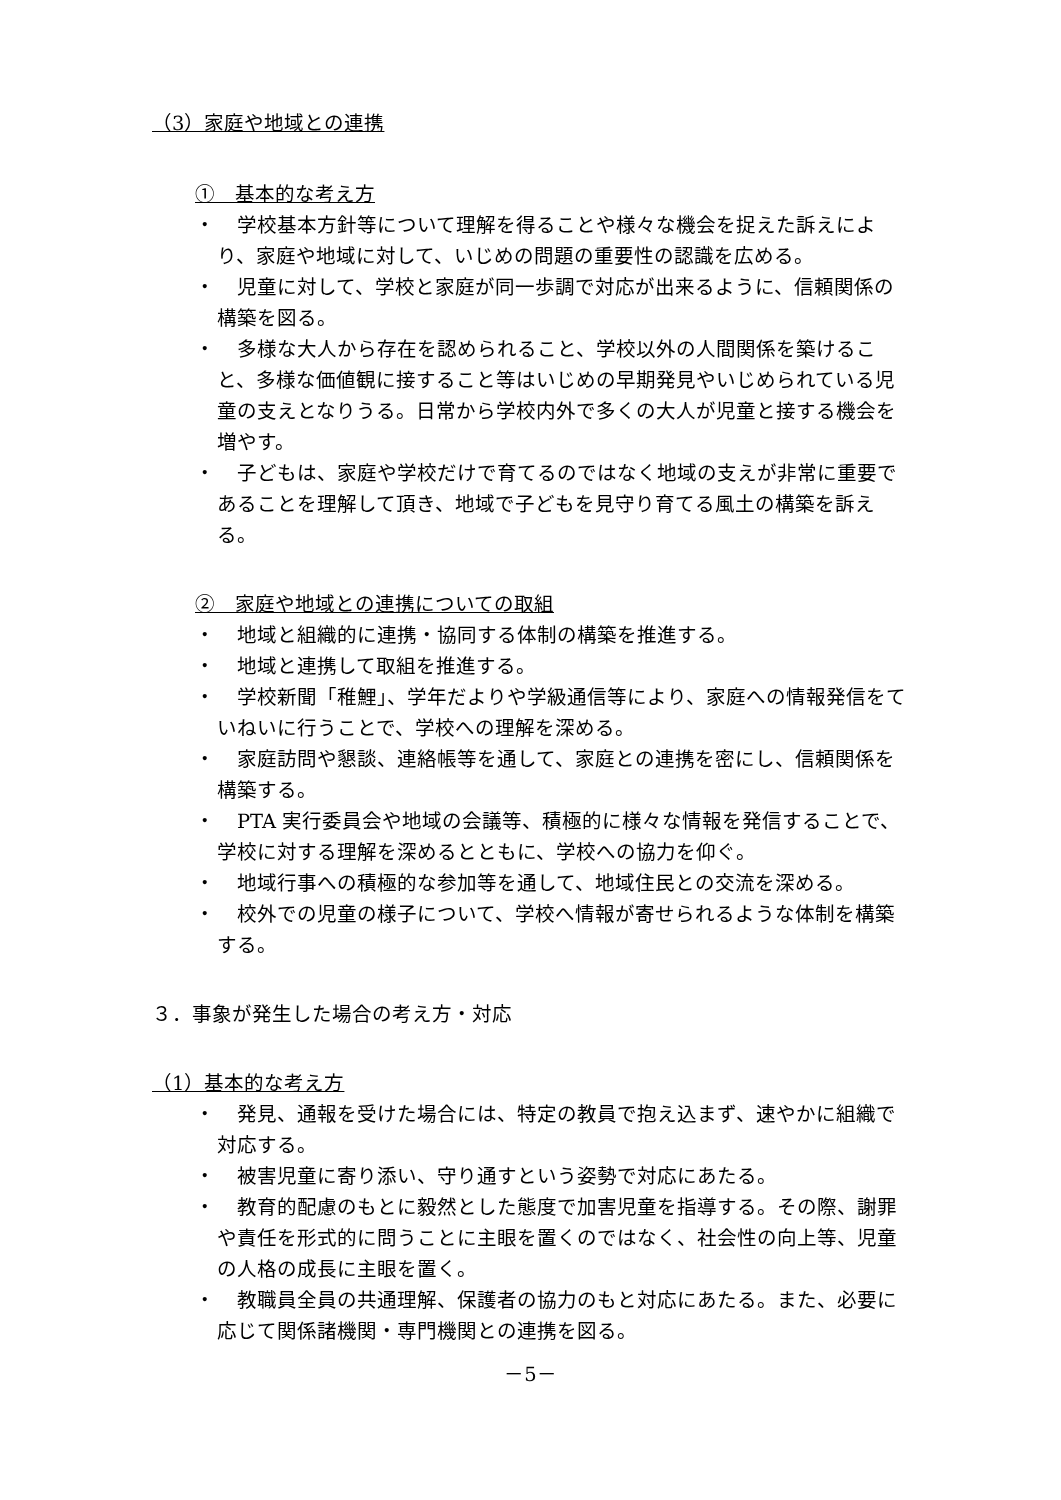（3）家庭や地域との連携
①　基本的な考え方
・　学校基本方針等について理解を得ることや様々な機会を捉えた訴えにより、家庭や地域に対して、いじめの問題の重要性の認識を広める。
・　児童に対して、学校と家庭が同一歩調で対応が出来るように、信頼関係の構築を図る。
・　多様な大人から存在を認められること、学校以外の人間関係を築けること、多様な価値観に接すること等はいじめの早期発見やいじめられている児童の支えとなりうる。日常から学校内外で多くの大人が児童と接する機会を増やす。
・　子どもは、家庭や学校だけで育てるのではなく地域の支えが非常に重要であることを理解して頂き、地域で子どもを見守り育てる風土の構築を訴える。
②　家庭や地域との連携についての取組
・　地域と組織的に連携・協同する体制の構築を推進する。
・　地域と連携して取組を推進する。
・　学校新聞「稚鯉」、学年だよりや学級通信等により、家庭への情報発信をていねいに行うことで、学校への理解を深める。
・　家庭訪問や懇談、連絡帳等を通して、家庭との連携を密にし、信頼関係を構築する。
・　PTA 実行委員会や地域の会議等、積極的に様々な情報を発信することで、学校に対する理解を深めるとともに、学校への協力を仰ぐ。
・　地域行事への積極的な参加等を通して、地域住民との交流を深める。
・　校外での児童の様子について、学校へ情報が寄せられるような体制を構築する。
３．事象が発生した場合の考え方・対応
（1）基本的な考え方
・　発見、通報を受けた場合には、特定の教員で抱え込まず、速やかに組織で対応する。
・　被害児童に寄り添い、守り通すという姿勢で対応にあたる。
・　教育的配慮のもとに毅然とした態度で加害児童を指導する。その際、謝罪や責任を形式的に問うことに主眼を置くのではなく、社会性の向上等、児童の人格の成長に主眼を置く。
・　教職員全員の共通理解、保護者の協力のもと対応にあたる。また、必要に応じて関係諸機関・専門機関との連携を図る。
－5－